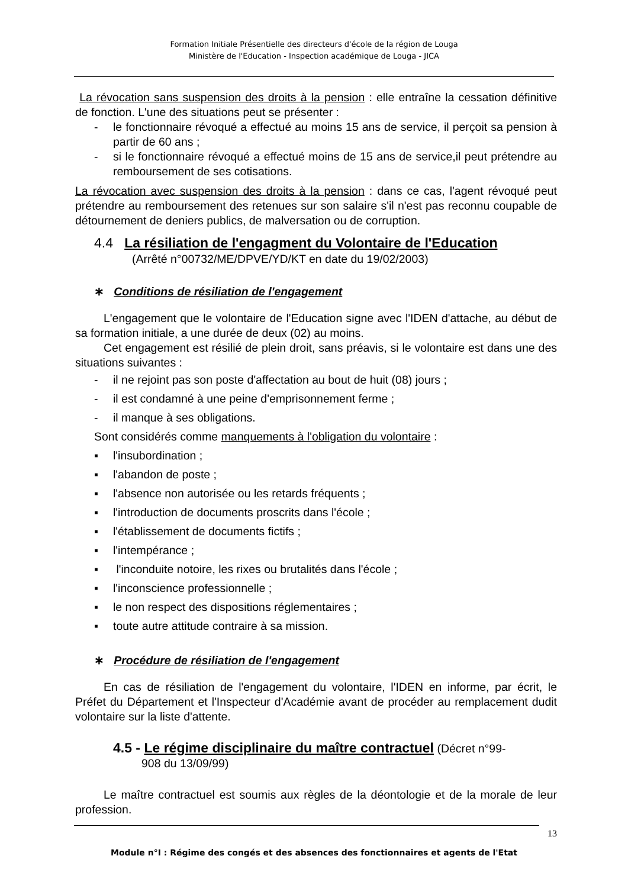Formation Initiale Présentielle des directeurs d'école de la région de Louga
Ministère de l'Education - Inspection académique de Louga - JICA
La révocation sans suspension des droits à la pension : elle entraîne la cessation définitive de fonction. L'une des situations peut se présenter :
- le fonctionnaire révoqué a effectué au moins 15 ans de service, il perçoit sa pension à partir de 60 ans ;
- si le fonctionnaire révoqué a effectué moins de 15 ans de service,il peut prétendre au remboursement de ses cotisations.
La révocation avec suspension des droits à la pension : dans ce cas, l'agent révoqué peut prétendre au remboursement des retenues sur son salaire s'il n'est pas reconnu coupable de détournement de deniers publics, de malversation ou de corruption.
4.4 La résiliation de l'engagment du Volontaire de l'Education
(Arrêté n°00732/ME/DPVE/YD/KT en date du 19/02/2003)
∗ Conditions de résiliation de l'engagement
L'engagement que le volontaire de l'Education signe avec l'IDEN d'attache, au début de sa formation initiale, a une durée de deux (02) au moins.
Cet engagement est résilié de plein droit, sans préavis, si le volontaire est dans une des situations suivantes :
- il ne rejoint pas son poste d'affectation au bout de huit (08) jours ;
- il est condamné à une peine d'emprisonnement ferme ;
- il manque à ses obligations.
Sont considérés comme manquements à l'obligation du volontaire :
▪ l'insubordination ;
▪ l'abandon de poste ;
▪ l'absence non autorisée ou les retards fréquents ;
▪ l'introduction de documents proscrits dans l'école ;
▪ l'établissement de documents fictifs ;
▪ l'intempérance ;
▪ l'inconduite notoire, les rixes ou brutalités dans l'école ;
▪ l'inconscience professionnelle ;
▪ le non respect des dispositions réglementaires ;
▪ toute autre attitude contraire à sa mission.
∗ Procédure de résiliation de l'engagement
En cas de résiliation de l'engagement du volontaire, l'IDEN en informe, par écrit, le Préfet du Département et l'Inspecteur d'Académie avant de procéder au remplacement dudit volontaire sur la liste d'attente.
4.5 - Le régime disciplinaire du maître contractuel (Décret n°99-
908 du 13/09/99)
Le maître contractuel est soumis aux règles de la déontologie et de la morale de leur profession.
13
Module n°I : Régime des congés et des absences des fonctionnaires et agents de l'Etat